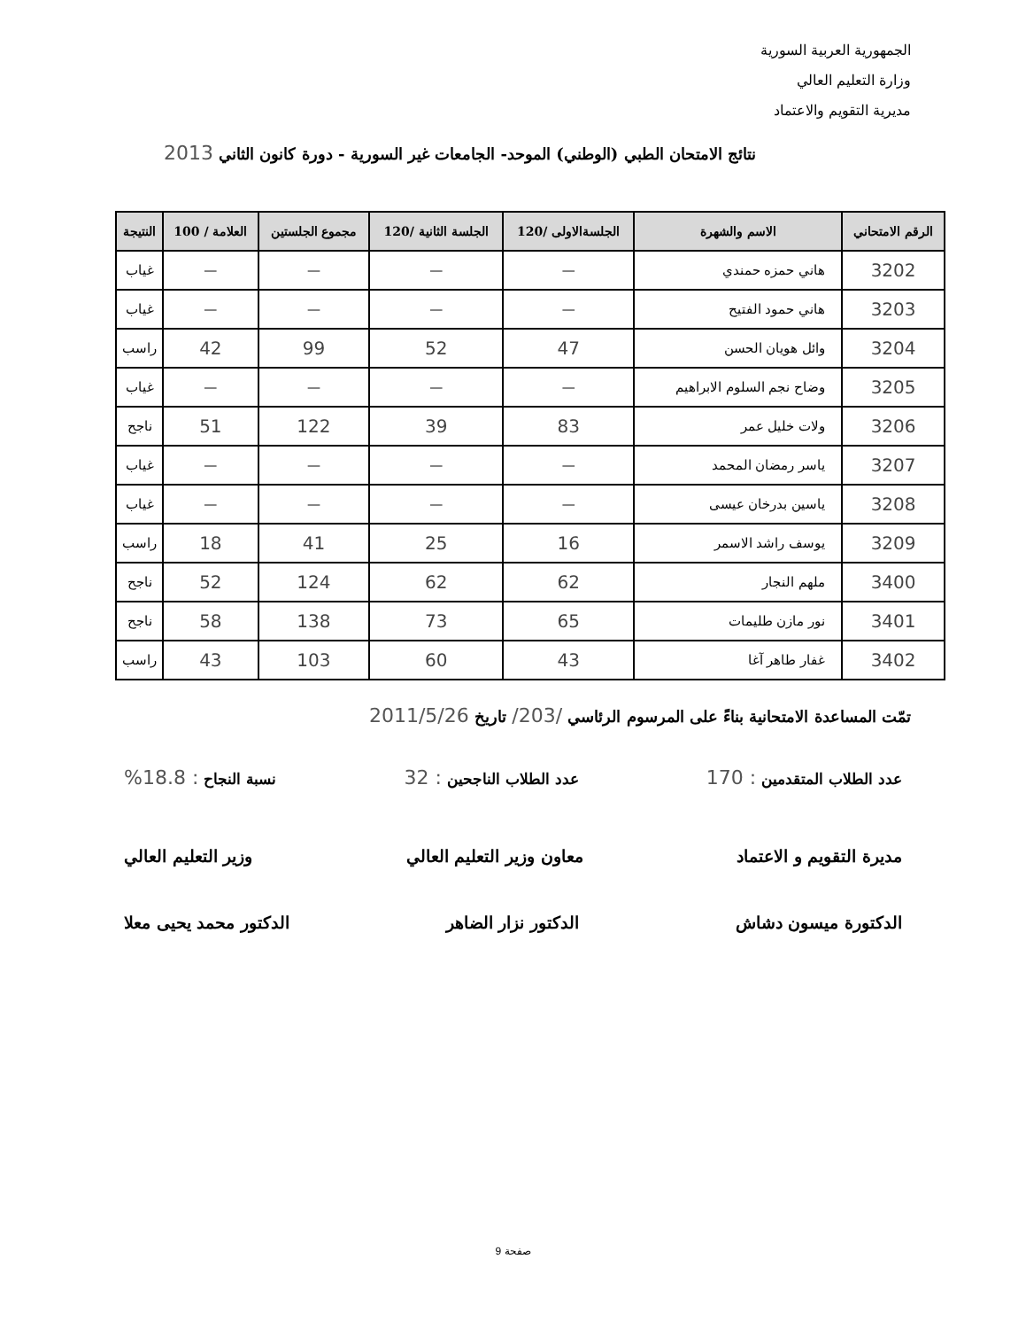الجمهورية العربية السورية
وزارة التعليم العالي
مديرية التقويم والاعتماد
نتائج الامتحان الطبي (الوطني) الموحد- الجامعات غير السورية - دورة كانون الثاني 2013
| الرقم الامتحاني | الاسم والشهرة | الجلسةالاولى /120 | الجلسة الثانية /120 | مجموع الجلستين | العلامة / 100 | النتيجة |
| --- | --- | --- | --- | --- | --- | --- |
| 3202 | هاني حمزه حمندي | — | — | — | — | غياب |
| 3203 | هاني حمود الفتيح | — | — | — | — | غياب |
| 3204 | وائل هويان الحسن | 47 | 52 | 99 | 42 | راسب |
| 3205 | وضاح نجم السلوم الابراهيم | — | — | — | — | غياب |
| 3206 | ولات خليل عمر | 83 | 39 | 122 | 51 | ناجح |
| 3207 | ياسر رمضان المحمد | — | — | — | — | غياب |
| 3208 | ياسين بدرخان عيسى | — | — | — | — | غياب |
| 3209 | يوسف راشد الاسمر | 16 | 25 | 41 | 18 | راسب |
| 3400 | ملهم النجار | 62 | 62 | 124 | 52 | ناجح |
| 3401 | نور مازن طليمات | 65 | 73 | 138 | 58 | ناجح |
| 3402 | غفار طاهر آغا | 43 | 60 | 103 | 43 | راسب |
تمّت المساعدة الامتحانية بناءً على المرسوم الرئاسي /203/ تاريخ 2011/5/26
عدد الطلاب المتقدمين : 170 عدد الطلاب الناجحين : 32 نسبة النجاح : 18.8%
مديرة التقويم و الاعتماد معاون وزير التعليم العالي وزير التعليم العالي
الدكتورة ميسون دشاش الدكتور نزار الضاهر الدكتور محمد يحيى معلا
صفحة 9